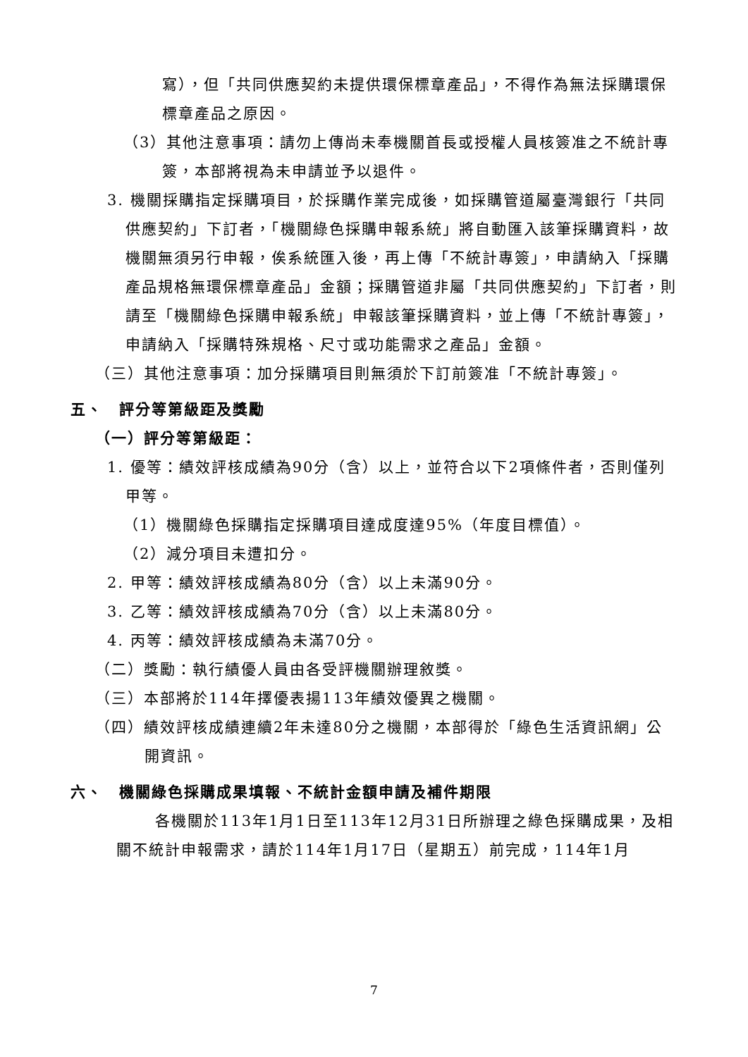寫），但「共同供應契約未提供環保標章產品」，不得作為無法採購環保標章產品之原因。
（3）其他注意事項：請勿上傳尚未奉機關首長或授權人員核簽准之不統計專簽，本部將視為未申請並予以退件。
3. 機關採購指定採購項目，於採購作業完成後，如採購管道屬臺灣銀行「共同供應契約」下訂者，「機關綠色採購申報系統」將自動匯入該筆採購資料，故機關無須另行申報，俟系統匯入後，再上傳「不統計專簽」，申請納入「採購產品規格無環保標章產品」金額；採購管道非屬「共同供應契約」下訂者，則請至「機關綠色採購申報系統」申報該筆採購資料，並上傳「不統計專簽」，申請納入「採購特殊規格、尺寸或功能需求之產品」金額。
（三）其他注意事項：加分採購項目則無須於下訂前簽准「不統計專簽」。
五、　評分等第級距及獎勵
（一）評分等第級距：
1. 優等：績效評核成績為90分（含）以上，並符合以下2項條件者，否則僅列甲等。
（1）機關綠色採購指定採購項目達成度達95%（年度目標值）。
（2）減分項目未遭扣分。
2. 甲等：績效評核成績為80分（含）以上未滿90分。
3. 乙等：績效評核成績為70分（含）以上未滿80分。
4. 丙等：績效評核成績為未滿70分。
（二）獎勵：執行績優人員由各受評機關辦理敘獎。
（三）本部將於114年擇優表揚113年績效優異之機關。
（四）績效評核成績連續2年未達80分之機關，本部得於「綠色生活資訊網」公開資訊。
六、　機關綠色採購成果填報、不統計金額申請及補件期限
各機關於113年1月1日至113年12月31日所辦理之綠色採購成果，及相關不統計申報需求，請於114年1月17日（星期五）前完成，114年1月
7